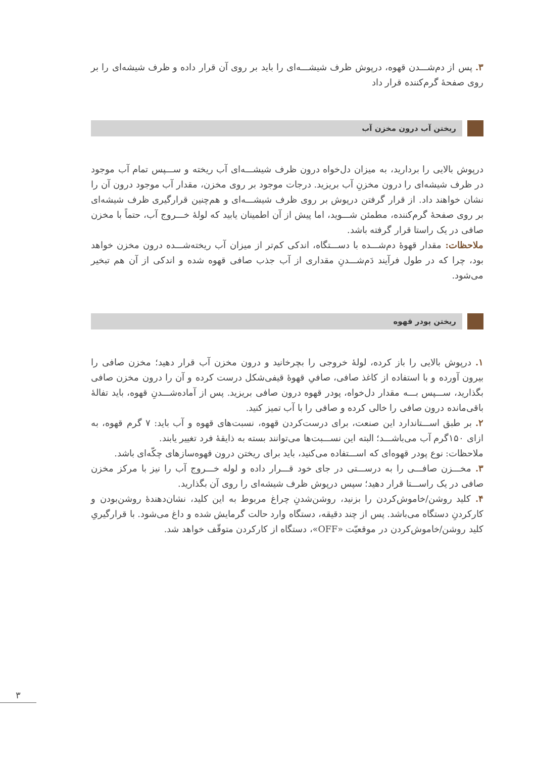۳. پس از دم‌شـــدن قهوه، درپوش ظرف شیشـــه‌ای را باید بر روی آن قرار داده و ظرف شیشه‌ای را بر روی صفحهٔ گرم‌کننده قرار داد
ریختن آب درون مخزن آب
درپوش بالایی را بردارید، به میزان دل‌خواه درون ظرف شیشـــه‌ای آب ریخته و ســـپس تمام آب موجود در ظرف شیشه‌ای را درون مخزنِ آب بریزید. درجات موجود بر روی مخزن، مقدار آب موجود درون آن را نشان خواهند داد. از قرار گرفتن درپوش بر روی ظرف شیشـــه‌ای و هم‌چنین قرارگیری ظرف شیشه‌ای بر روی صفحهٔ گرم‌کننده، مطمئن شـــوید، اما پیش از آن اطمینان یابید که لولهٔ خـــروج آب، حتماً با مخزن صافی در یک راستا قرار گرفته باشد.
ملاحظات: مقدار قهوهٔ دم‌شـــده با دســـتگاه، اندکی کم‌تر از میزان آب ریخته‌شـــده درون مخزن خواهد بود، چرا که در طول فرآیند دَم‌شـــدنِ مقداری از آب جذب صافی قهوه شده و اندکی از آن هم تبخیر می‌شود.
ریختن پودر قهوه
۱. درپوش بالایی را باز کرده، لولهٔ خروجی را بچرخانید و درون مخزن آب قرار دهید؛ مخزن صافی را بیرون آورده و با استفاده از کاغذ صافی، صافیِ قهوهٔ قیفی‌شکل درست کرده و آن را درون مخزن صافی بگذارید، ســـپس بـــه مقدار دل‌خواه، پودر قهوه درون صافی بریزید. پس از آماده‌شـــدنِ قهوه، باید تفالهٔ باقی‌مانده درون صافی را خالی کرده و صافی را با آب تمیز کنید.
۲. بر طبق اســـتاندارد این صنعت، برای درست‌کردن قهوه، نسبت‌های قهوه و آب باید: ۷ گرم قهوه، به ازای ۱۵۰گرم آب می‌باشـــد؛ البته این نســـبت‌ها می‌توانند بسته به ذایقهٔ فرد تغییر یابند.
ملاحظات: نوع پودر قهوه‌ای که اســـتفاده می‌کنید، باید برای ریختن درون قهوه‌سازهای چکّه‌ای باشد.
۳. مخـــزن صافـــی را به درســـتی در جای خود قـــرار داده و لوله خـــروج آب را نیز با مرکز مخزن صافی در یک راســـتا قرار دهید؛ سپس درپوش ظرف شیشه‌ای را روی آن بگذارید.
۴. کلید روشن/خاموش‌کردن را بزنید، روشن‌شدنِ چراغ مربوط به این کلید، نشان‌دهندهٔ روشن‌بودن و کارکردنِ دستگاه می‌باشد. پس از چند دقیقه، دستگاه وارد حالت گرمایش شده و داغ می‌شود. با قرارگیریِ کلید روشن/خاموش‌کردن در موقعیّت «OFF»، دستگاه از کارکردن متوقّف خواهد شد.
۳